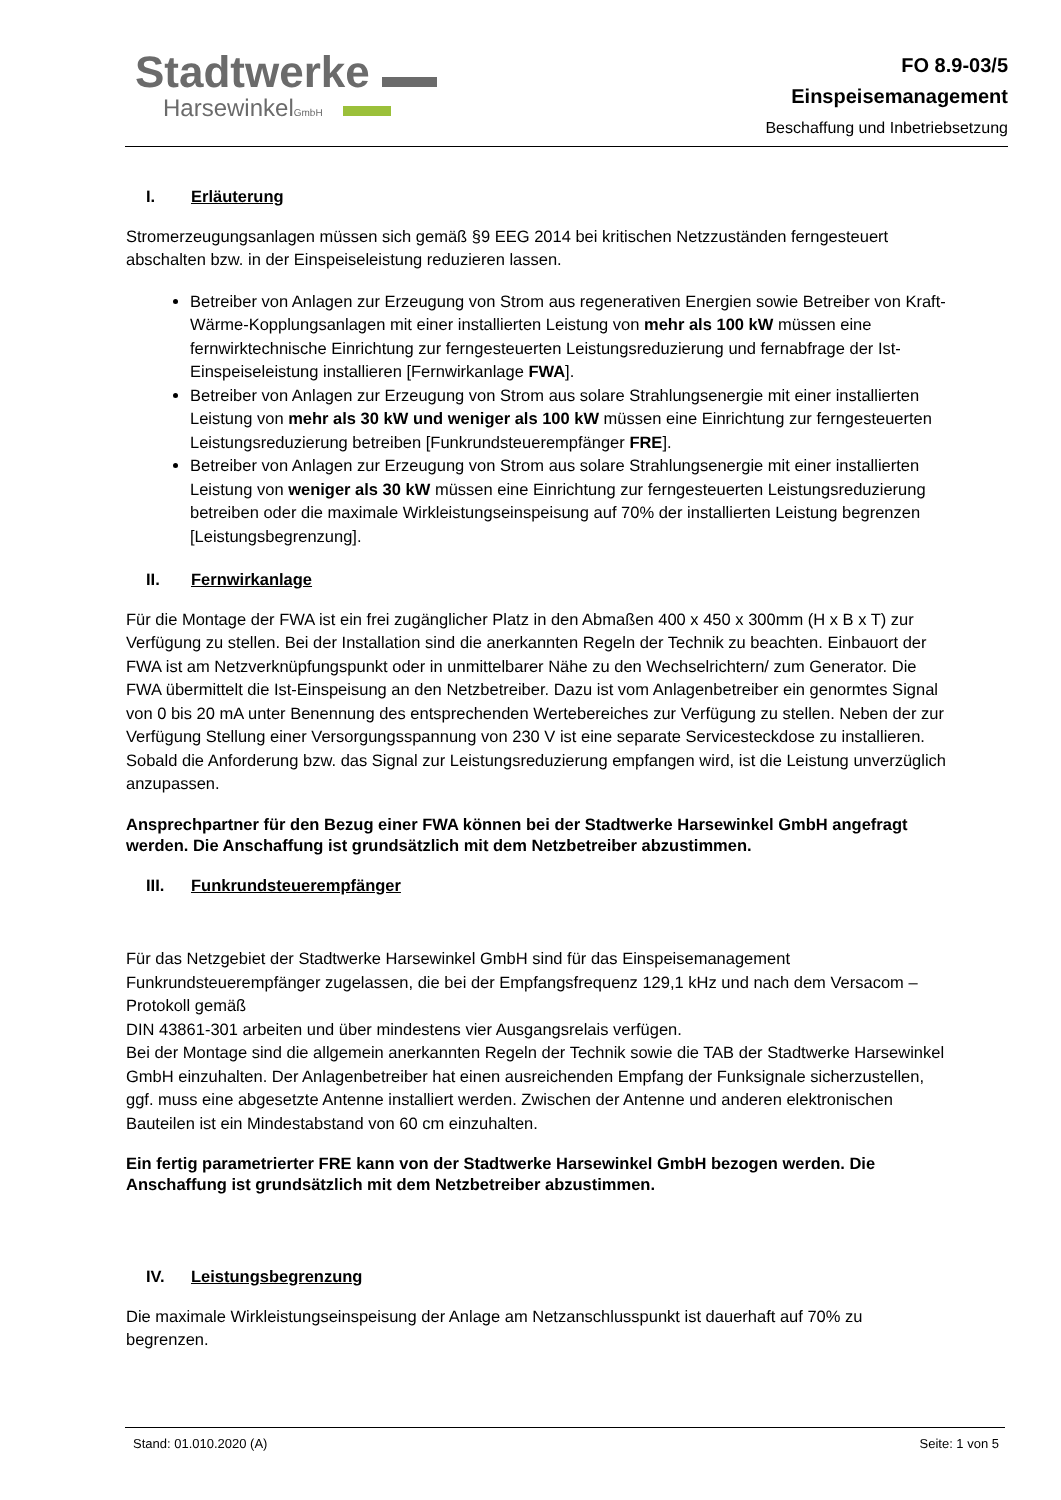Stadtwerke
HarsewinkelGmbH
FO 8.9-03/5
Einspeisemanagement
Beschaffung und Inbetriebsetzung
I. Erläuterung
Stromerzeugungsanlagen müssen sich gemäß §9 EEG 2014 bei kritischen Netzzuständen ferngesteuert abschalten bzw. in der Einspeiseleistung reduzieren lassen.
Betreiber von Anlagen zur Erzeugung von Strom aus regenerativen Energien sowie Betreiber von Kraft-Wärme-Kopplungsanlagen mit einer installierten Leistung von mehr als 100 kW müssen eine fernwirktechnische Einrichtung zur ferngesteuerten Leistungsreduzierung und fernabfrage der Ist-Einspeiseleistung installieren [Fernwirkanlage FWA].
Betreiber von Anlagen zur Erzeugung von Strom aus solare Strahlungsenergie mit einer installierten Leistung von mehr als 30 kW und weniger als 100 kW müssen eine Einrichtung zur ferngesteuerten Leistungsreduzierung betreiben [Funkrundsteuerempfänger FRE].
Betreiber von Anlagen zur Erzeugung von Strom aus solare Strahlungsenergie mit einer installierten Leistung von weniger als 30 kW müssen eine Einrichtung zur ferngesteuerten Leistungsreduzierung betreiben oder die maximale Wirkleistungseinspeisung auf 70% der installierten Leistung begrenzen [Leistungsbegrenzung].
II. Fernwirkanlage
Für die Montage der FWA ist ein frei zugänglicher Platz in den Abmaßen 400 x 450 x 300mm (H x B x T) zur Verfügung zu stellen. Bei der Installation sind die anerkannten Regeln der Technik zu beachten. Einbauort der FWA ist am Netzverknüpfungspunkt oder in unmittelbarer Nähe zu den Wechselrichtern/ zum Generator. Die FWA übermittelt die Ist-Einspeisung an den Netzbetreiber. Dazu ist vom Anlagenbetreiber ein genormtes Signal von 0 bis 20 mA unter Benennung des entsprechenden Wertebereiches zur Verfügung zu stellen. Neben der zur Verfügung Stellung einer Versorgungsspannung von 230 V ist eine separate Servicesteckdose zu installieren. Sobald die Anforderung bzw. das Signal zur Leistungsreduzierung empfangen wird, ist die Leistung unverzüglich anzupassen.
Ansprechpartner für den Bezug einer FWA können bei der Stadtwerke Harsewinkel GmbH angefragt werden. Die Anschaffung ist grundsätzlich mit dem Netzbetreiber abzustimmen.
III. Funkrundsteuerempfänger
Für das Netzgebiet der Stadtwerke Harsewinkel GmbH sind für das Einspeisemanagement Funkrundsteuerempfänger zugelassen, die bei der Empfangsfrequenz 129,1 kHz und nach dem Versacom – Protokoll gemäß
DIN 43861-301 arbeiten und über mindestens vier Ausgangsrelais verfügen.
Bei der Montage sind die allgemein anerkannten Regeln der Technik sowie die TAB der Stadtwerke Harsewinkel GmbH einzuhalten. Der Anlagenbetreiber hat einen ausreichenden Empfang der Funksignale sicherzustellen, ggf. muss eine abgesetzte Antenne installiert werden. Zwischen der Antenne und anderen elektronischen Bauteilen ist ein Mindestabstand von 60 cm einzuhalten.
Ein fertig parametrierter FRE kann von der Stadtwerke Harsewinkel GmbH bezogen werden. Die Anschaffung ist grundsätzlich mit dem Netzbetreiber abzustimmen.
IV. Leistungsbegrenzung
Die maximale Wirkleistungseinspeisung der Anlage am Netzanschlusspunkt ist dauerhaft auf 70% zu begrenzen.
Stand: 01.010.2020 (A) Seite: 1 von 5